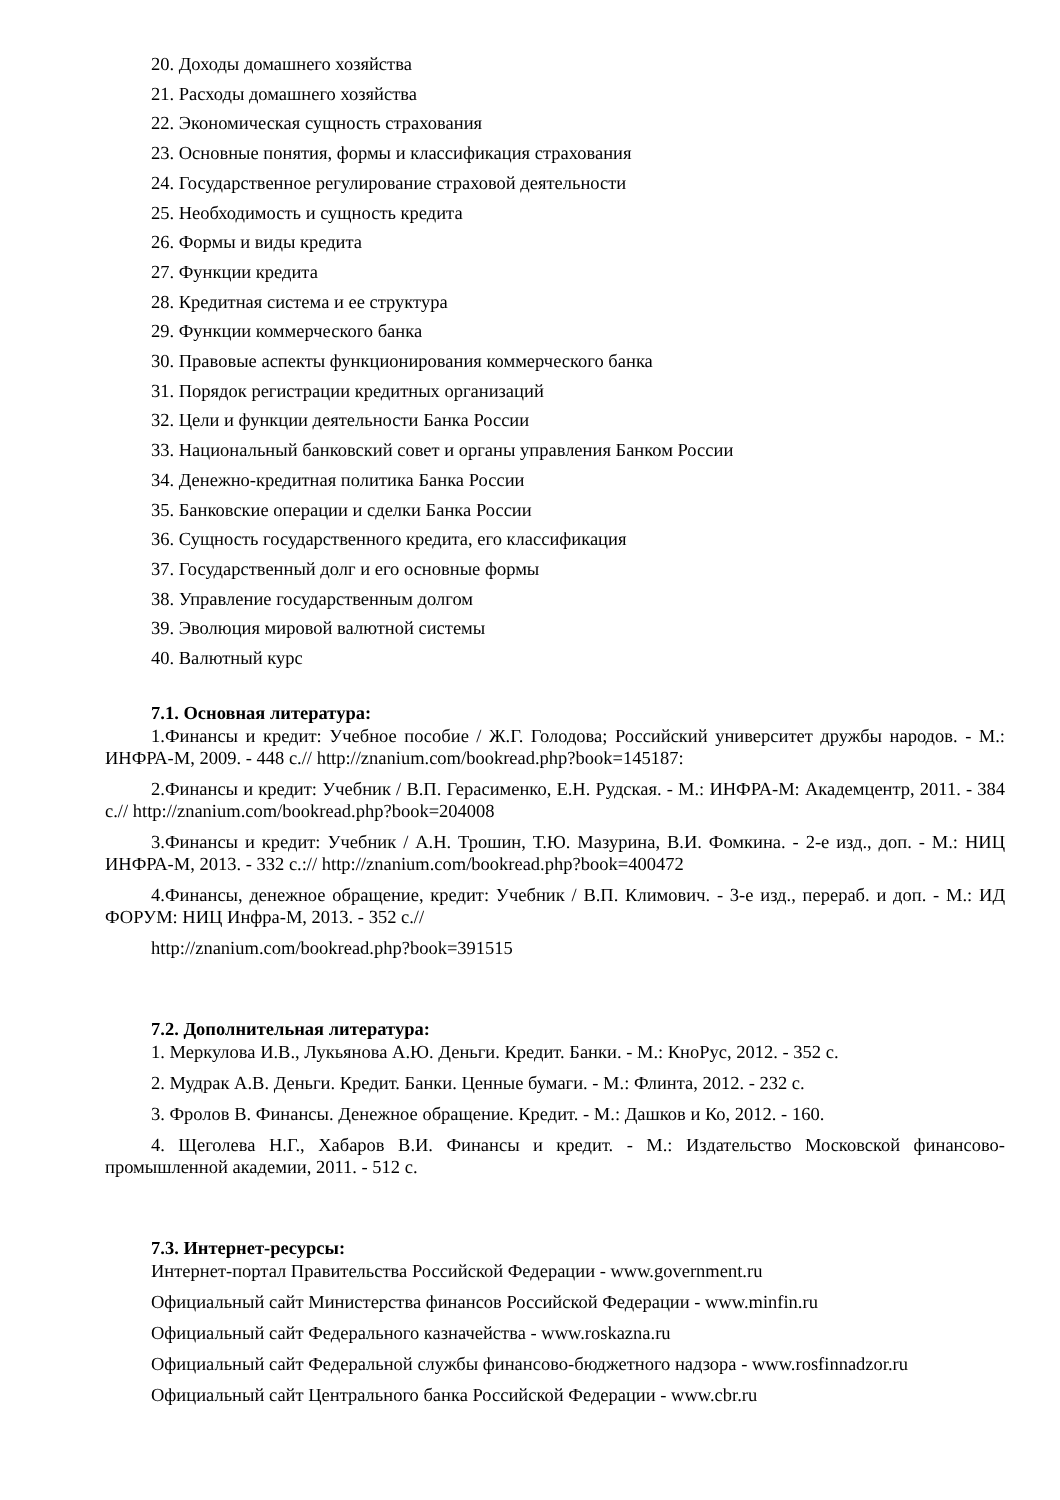20. Доходы домашнего хозяйства
21. Расходы домашнего хозяйства
22. Экономическая сущность страхования
23. Основные понятия, формы и классификация страхования
24. Государственное регулирование страховой деятельности
25. Необходимость и сущность кредита
26. Формы и виды кредита
27. Функции кредита
28. Кредитная система и ее структура
29. Функции коммерческого банка
30. Правовые аспекты функционирования коммерческого банка
31. Порядок регистрации кредитных организаций
32. Цели и функции деятельности Банка России
33. Национальный банковский совет и органы управления Банком России
34. Денежно-кредитная политика Банка России
35. Банковские операции и сделки Банка России
36. Сущность государственного кредита, его классификация
37. Государственный долг и его основные формы
38. Управление государственным долгом
39. Эволюция мировой валютной системы
40. Валютный курс
7.1. Основная литература:
1.Финансы и кредит: Учебное пособие / Ж.Г. Голодова; Российский университет дружбы народов. - М.: ИНФРА-М, 2009. - 448 с.// http://znanium.com/bookread.php?book=145187:
2.Финансы и кредит: Учебник / В.П. Герасименко, Е.Н. Рудская. - М.: ИНФРА-М: Академцентр, 2011. - 384 с.// http://znanium.com/bookread.php?book=204008
3.Финансы и кредит: Учебник / А.Н. Трошин, Т.Ю. Мазурина, В.И. Фомкина. - 2-е изд., доп. - М.: НИЦ ИНФРА-М, 2013. - 332 с.:// http://znanium.com/bookread.php?book=400472
4.Финансы, денежное обращение, кредит: Учебник / В.П. Климович. - 3-е изд., перераб. и доп. - М.: ИД ФОРУМ: НИЦ Инфра-М, 2013. - 352 с.//
http://znanium.com/bookread.php?book=391515
7.2. Дополнительная литература:
1. Меркулова И.В., Лукьянова А.Ю. Деньги. Кредит. Банки. - М.: КноРус, 2012. - 352 с.
2. Мудрак А.В. Деньги. Кредит. Банки. Ценные бумаги. - М.: Флинта, 2012. - 232 с.
3. Фролов В. Финансы. Денежное обращение. Кредит. - М.: Дашков и Ко, 2012. - 160.
4. Щеголева Н.Г., Хабаров В.И. Финансы и кредит. - М.: Издательство Московской финансово-промышленной академии, 2011. - 512 с.
7.3. Интернет-ресурсы:
Интернет-портал Правительства Российской Федерации - www.government.ru
Официальный сайт Министерства финансов Российской Федерации - www.minfin.ru
Официальный сайт Федерального казначейства - www.roskazna.ru
Официальный сайт Федеральной службы финансово-бюджетного надзора - www.rosfinnadzor.ru
Официальный сайт Центрального банка Российской Федерации - www.cbr.ru